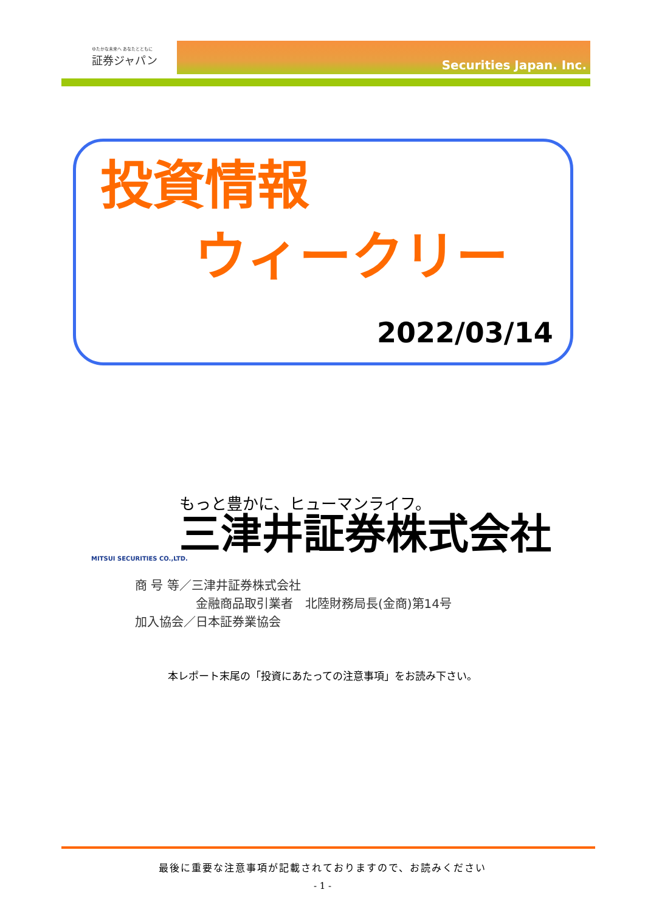ゆたかな未来へ あなたとともに
証券ジャパン
Securities Japan. Inc.
投資情報
ウィークリー
2022/03/14
もっと豊かに、ヒューマンライフ。
三津井証券株式会社
MITSUI SECURITIES CO.,LTD.
商 号 等／三津井証券株式会社
　　　　　金融商品取引業者　北陸財務局長(金商)第14号
加入協会／日本証券業協会
本レポート末尾の「投資にあたっての注意事項」をお読み下さい。
最後に重要な注意事項が記載されておりますので、お読みください
- 1 -